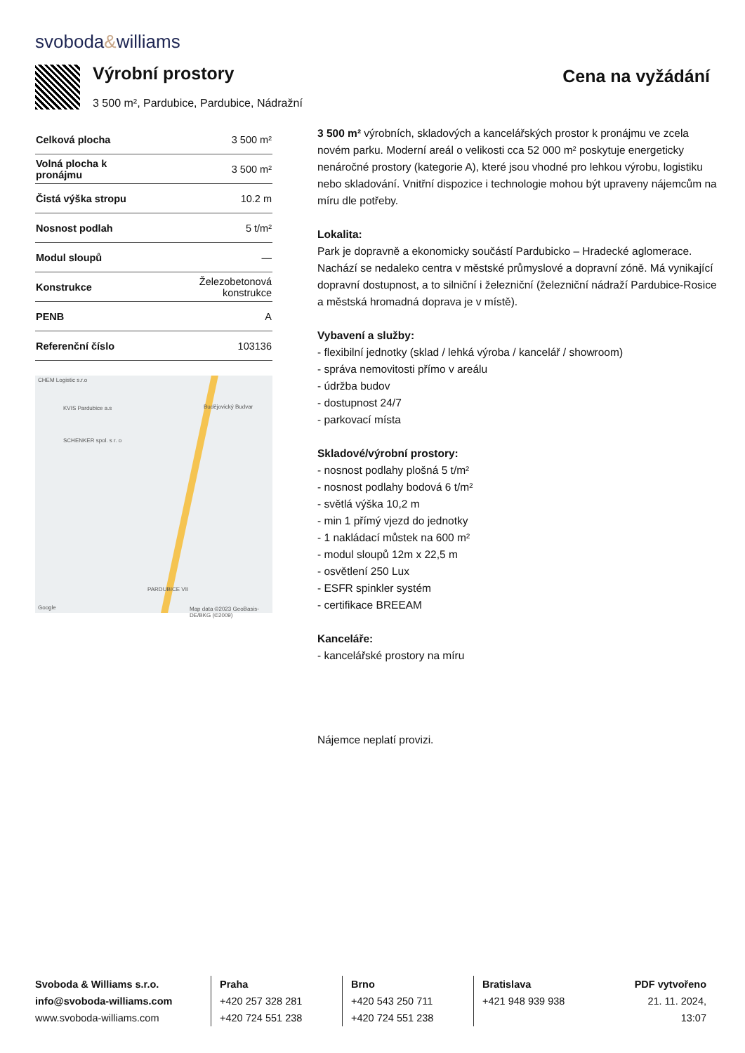svoboda&williams
Výrobní prostory
3 500 m², Pardubice, Pardubice, Nádražní
Cena na vyžádání
| Celková plocha | 3 500 m² |
| Volná plocha k pronájmu | 3 500 m² |
| Čistá výška stropu | 10.2 m |
| Nosnost podlah | 5 t/m² |
| Modul sloupů | — |
| Konstrukce | Železobetonová konstrukce |
| PENB | A |
| Referenční číslo | 103136 |
CHEM Logistic s.r.o
KVIS Pardubice a.s
SCHENKER spol. s r. o
Budějovický Budvar
PARDUBICE VII
Google Map data ©2023 GeoBasis-DE/BKG (©2009)
3 500 m² výrobních, skladových a kancelářských prostor k pronájmu ve zcela novém parku. Moderní areál o velikosti cca 52 000 m² poskytuje energeticky nenáročné prostory (kategorie A), které jsou vhodné pro lehkou výrobu, logistiku nebo skladování. Vnitřní dispozice i technologie mohou být upraveny nájemcům na míru dle potřeby.
Lokalita:
Park je dopravně a ekonomicky součástí Pardubicko – Hradecké aglomerace. Nachází se nedaleko centra v městské průmyslové a dopravní zóně. Má vynikající dopravní dostupnost, a to silniční i železniční (železniční nádraží Pardubice-Rosice a městská hromadná doprava je v místě).
Vybavení a služby:
- flexibilní jednotky (sklad / lehká výroba / kancelář / showroom)
- správa nemovitosti přímo v areálu
- údržba budov
- dostupnost 24/7
- parkovací místa
Skladové/výrobní prostory:
- nosnost podlahy plošná 5 t/m²
- nosnost podlahy bodová 6 t/m²
- světlá výška 10,2 m
- min 1 přímý vjezd do jednotky
- 1 nakládací můstek na 600 m²
- modul sloupů 12m x 22,5 m
- osvětlení 250 Lux
- ESFR spinkler systém
- certifikace BREEAM
Kanceláře:
- kancelářské prostory na míru
Nájemce neplatí provizi.
Svoboda & Williams s.r.o.
info@svoboda-williams.com
www.svoboda-williams.com
Praha
+420 257 328 281
+420 724 551 238
Brno
+420 543 250 711
+420 724 551 238
Bratislava
+421 948 939 938
PDF vytvořeno
21. 11. 2024, 13:07